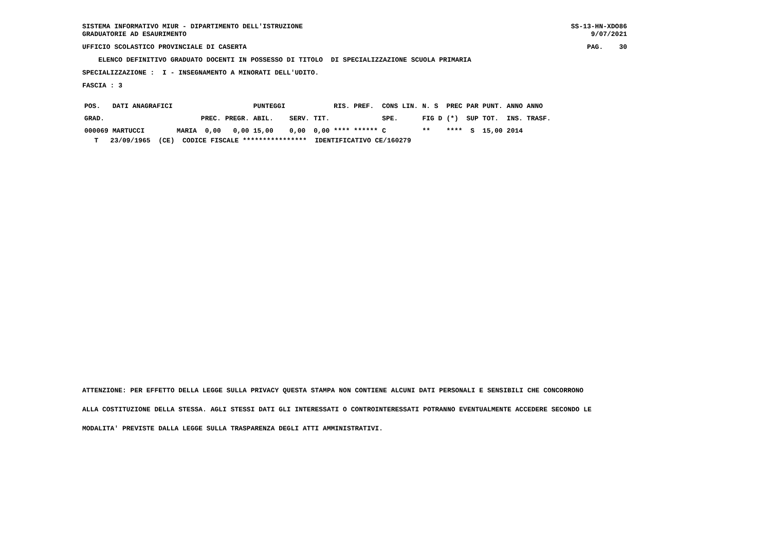SISTEMA INFORMATIVO MIUR - DIPARTIMENTO DELL'ISTRUZIONE
GRADUATORIE AD ESAURIMENTO
SS-13-HN-XDO86
9/07/2021
UFFICIO SCOLASTICO PROVINCIALE DI CASERTA
PAG.    30
    ELENCO DEFINITIVO GRADUATO DOCENTI IN POSSESSO DI TITOLO  DI SPECIALIZZAZIONE SCUOLA PRIMARIA
SPECIALIZZAZIONE :  I - INSEGNAMENTO A MINORATI DELL'UDITO.
FASCIA : 3
| POS. | DATI ANAGRAFICI | | | | PUNTEGGI | | | RIS. PREF. | CONS LIN. | N. S | PREC PAR | PUNT. | ANNO ANNO |
| --- | --- | --- | --- | --- | --- | --- | --- | --- | --- | --- | --- | --- | --- |
| GRAD. | | | PREC. | PREGR. | ABIL. | SERV. | TIT. | | SPE. | FIG D | (*) SUP | TOT. | INS. TRASF. |
| 000069 | MARTUCCI | MARIA | 0,00 | 0,00 | 15,00 | 0,00 | 0,00 | **** ****** | C | ** | **** S | 15,00 | 2014 |
   T   23/09/1965  (CE)  CODICE FISCALE ****************  IDENTIFICATIVO CE/160279
ATTENZIONE: PER EFFETTO DELLA LEGGE SULLA PRIVACY QUESTA STAMPA NON CONTIENE ALCUNI DATI PERSONALI E SENSIBILI CHE CONCORRONO
ALLA COSTITUZIONE DELLA STESSA. AGLI STESSI DATI GLI INTERESSATI O CONTROINTERESSATI POTRANNO EVENTUALMENTE ACCEDERE SECONDO LE
MODALITA' PREVISTE DALLA LEGGE SULLA TRASPARENZA DEGLI ATTI AMMINISTRATIVI.